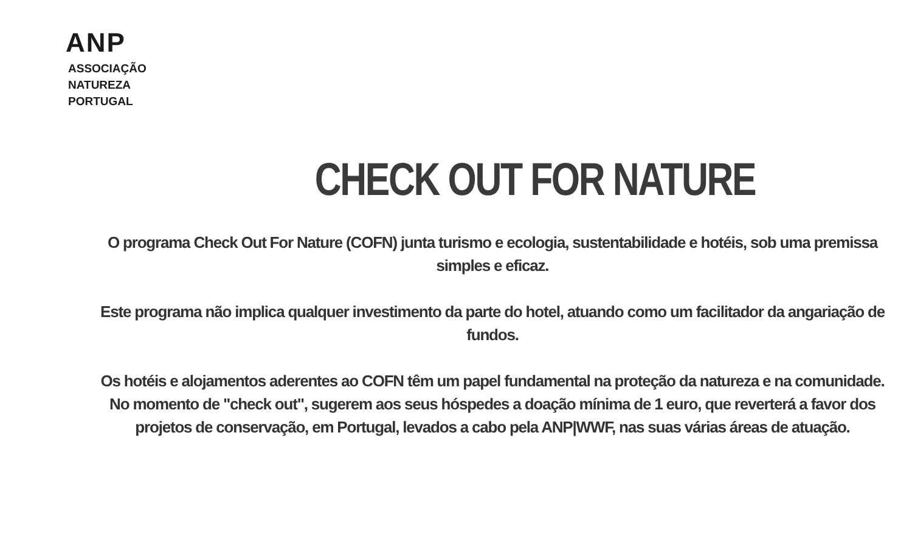ANP
ASSOCIAÇÃO
NATUREZA
PORTUGAL
CHECK OUT FOR NATURE
O programa Check Out For Nature (COFN) junta turismo e ecologia, sustentabilidade e hotéis, sob uma premissa simples e eficaz.
Este programa não implica qualquer investimento da parte do hotel, atuando como um facilitador da angariação de fundos.
Os hotéis e alojamentos aderentes ao COFN têm um papel fundamental na proteção da natureza e na comunidade. No momento de "check out", sugerem aos seus hóspedes a doação mínima de 1 euro, que reverterá a favor dos projetos de conservação, em Portugal, levados a cabo pela ANP|WWF, nas suas várias áreas de atuação.